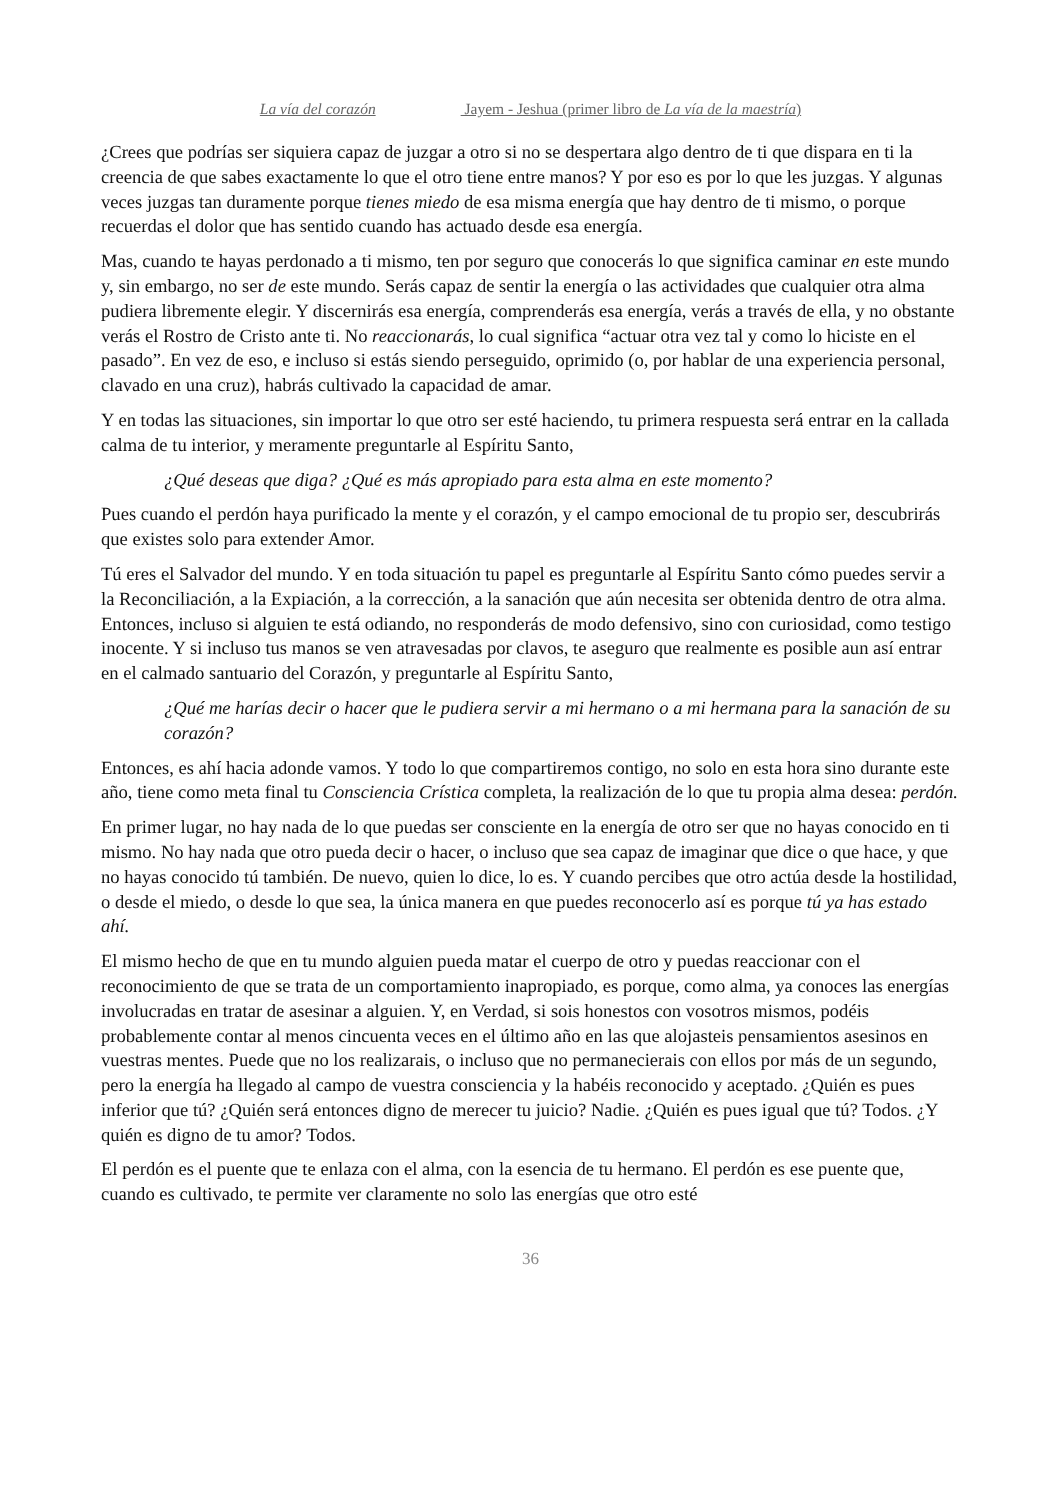La vía del corazón Jayem - Jeshua (primer libro de La vía de la maestría)
¿Crees que podrías ser siquiera capaz de juzgar a otro si no se despertara algo dentro de ti que dispara en ti la creencia de que sabes exactamente lo que el otro tiene entre manos? Y por eso es por lo que les juzgas. Y algunas veces juzgas tan duramente porque tienes miedo de esa misma energía que hay dentro de ti mismo, o porque recuerdas el dolor que has sentido cuando has actuado desde esa energía.
Mas, cuando te hayas perdonado a ti mismo, ten por seguro que conocerás lo que significa caminar en este mundo y, sin embargo, no ser de este mundo. Serás capaz de sentir la energía o las actividades que cualquier otra alma pudiera libremente elegir. Y discernirás esa energía, comprenderás esa energía, verás a través de ella, y no obstante verás el Rostro de Cristo ante ti. No reaccionarás, lo cual significa “actuar otra vez tal y como lo hiciste en el pasado”. En vez de eso, e incluso si estás siendo perseguido, oprimido (o, por hablar de una experiencia personal, clavado en una cruz), habrás cultivado la capacidad de amar.
Y en todas las situaciones, sin importar lo que otro ser esté haciendo, tu primera respuesta será entrar en la callada calma de tu interior, y meramente preguntarle al Espíritu Santo,
¿Qué deseas que diga? ¿Qué es más apropiado para esta alma en este momento?
Pues cuando el perdón haya purificado la mente y el corazón, y el campo emocional de tu propio ser, descubrirás que existes solo para extender Amor.
Tú eres el Salvador del mundo. Y en toda situación tu papel es preguntarle al Espíritu Santo cómo puedes servir a la Reconciliación, a la Expiación, a la corrección, a la sanación que aún necesita ser obtenida dentro de otra alma. Entonces, incluso si alguien te está odiando, no responderás de modo defensivo, sino con curiosidad, como testigo inocente. Y si incluso tus manos se ven atravesadas por clavos, te aseguro que realmente es posible aun así entrar en el calmado santuario del Corazón, y preguntarle al Espíritu Santo,
¿Qué me harías decir o hacer que le pudiera servir a mi hermano o a mi hermana para la sanación de su corazón?
Entonces, es ahí hacia adonde vamos. Y todo lo que compartiremos contigo, no solo en esta hora sino durante este año, tiene como meta final tu Consciencia Crística completa, la realización de lo que tu propia alma desea: perdón.
En primer lugar, no hay nada de lo que puedas ser consciente en la energía de otro ser que no hayas conocido en ti mismo. No hay nada que otro pueda decir o hacer, o incluso que sea capaz de imaginar que dice o que hace, y que no hayas conocido tú también. De nuevo, quien lo dice, lo es. Y cuando percibes que otro actúa desde la hostilidad, o desde el miedo, o desde lo que sea, la única manera en que puedes reconocerlo así es porque tú ya has estado ahí.
El mismo hecho de que en tu mundo alguien pueda matar el cuerpo de otro y puedas reaccionar con el reconocimiento de que se trata de un comportamiento inapropiado, es porque, como alma, ya conoces las energías involucradas en tratar de asesinar a alguien. Y, en Verdad, si sois honestos con vosotros mismos, podéis probablemente contar al menos cincuenta veces en el último año en las que alojasteis pensamientos asesinos en vuestras mentes. Puede que no los realizarais, o incluso que no permanecierais con ellos por más de un segundo, pero la energía ha llegado al campo de vuestra consciencia y la habéis reconocido y aceptado. ¿Quién es pues inferior que tú? ¿Quién será entonces digno de merecer tu juicio? Nadie. ¿Quién es pues igual que tú? Todos. ¿Y quién es digno de tu amor? Todos.
El perdón es el puente que te enlaza con el alma, con la esencia de tu hermano. El perdón es ese puente que, cuando es cultivado, te permite ver claramente no solo las energías que otro esté
36